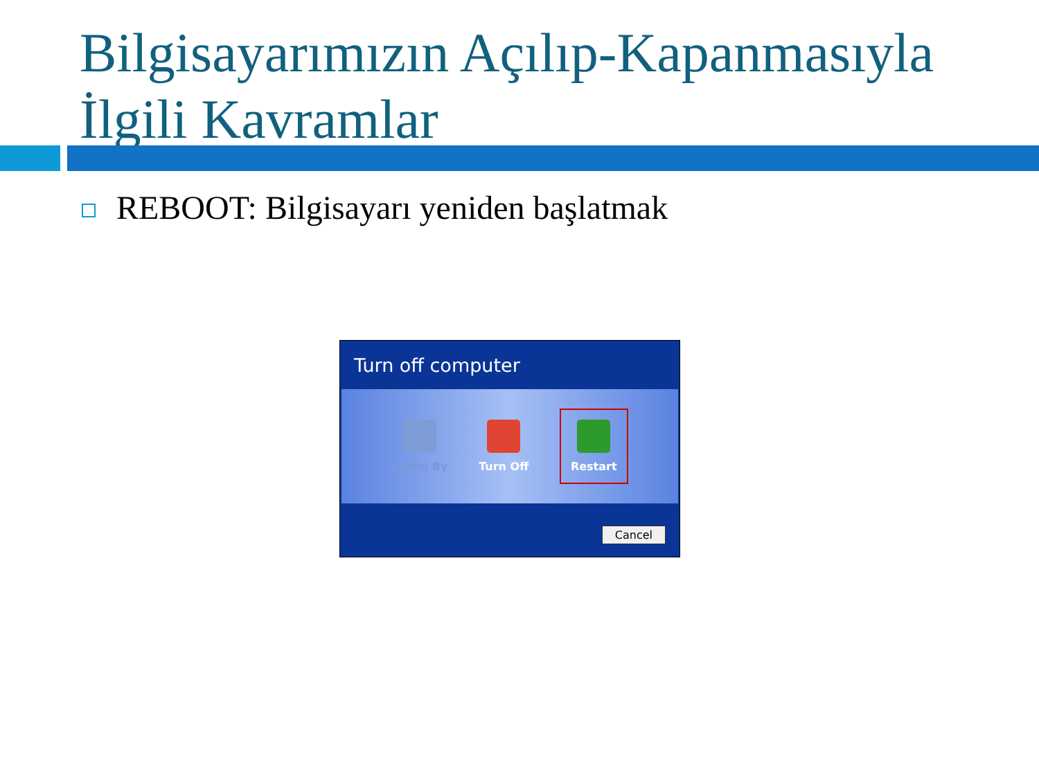Bilgisayarımızın Açılıp-Kapanmasıyla
İlgili Kavramlar
REBOOT: Bilgisayarı yeniden başlatmak
Turn off computer
Stand By Turn Off
Restart
Cancel